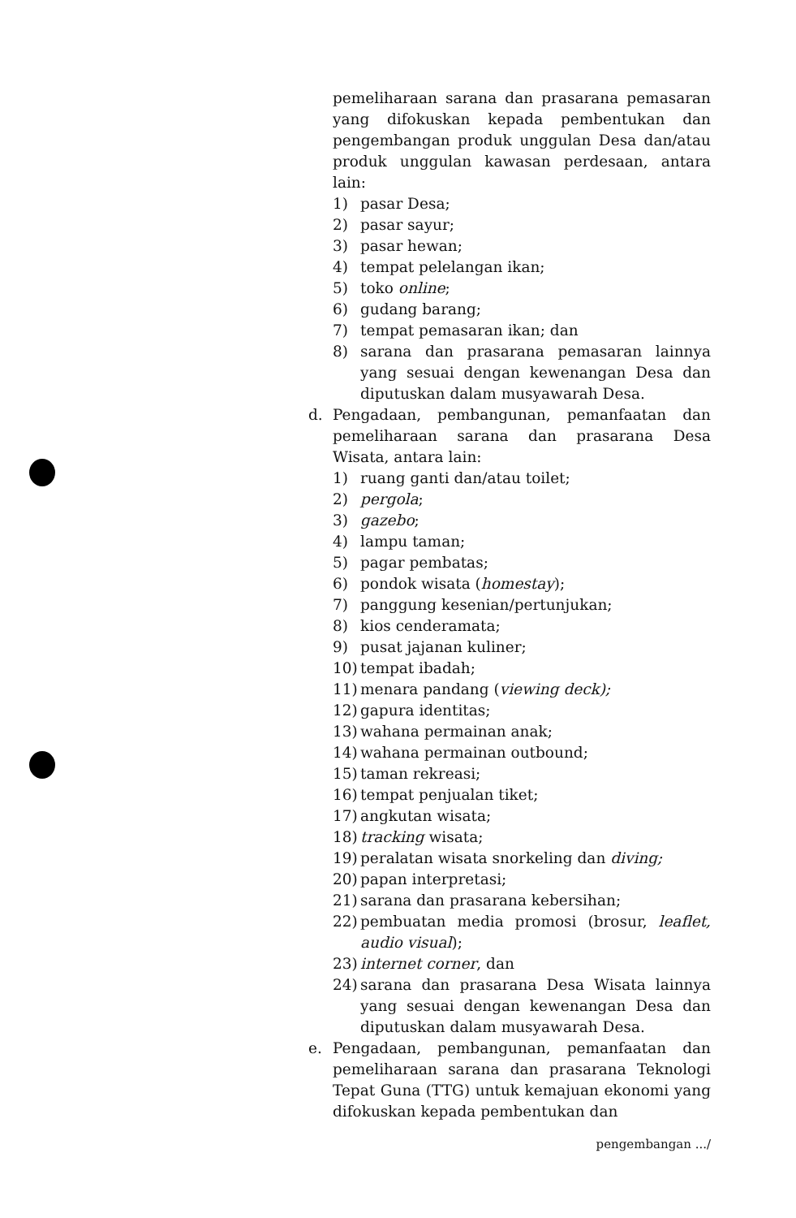pemeliharaan sarana dan prasarana pemasaran yang difokuskan kepada pembentukan dan pengembangan produk unggulan Desa dan/atau produk unggulan kawasan perdesaan, antara lain:
1) pasar Desa;
2) pasar sayur;
3) pasar hewan;
4) tempat pelelangan ikan;
5) toko online;
6) gudang barang;
7) tempat pemasaran ikan; dan
8) sarana dan prasarana pemasaran lainnya yang sesuai dengan kewenangan Desa dan diputuskan dalam musyawarah Desa.
d. Pengadaan, pembangunan, pemanfaatan dan pemeliharaan sarana dan prasarana Desa Wisata, antara lain:
1) ruang ganti dan/atau toilet;
2) pergola;
3) gazebo;
4) lampu taman;
5) pagar pembatas;
6) pondok wisata (homestay);
7) panggung kesenian/pertunjukan;
8) kios cenderamata;
9) pusat jajanan kuliner;
10) tempat ibadah;
11) menara pandang (viewing deck);
12) gapura identitas;
13) wahana permainan anak;
14) wahana permainan outbound;
15) taman rekreasi;
16) tempat penjualan tiket;
17) angkutan wisata;
18) tracking wisata;
19) peralatan wisata snorkeling dan diving;
20) papan interpretasi;
21) sarana dan prasarana kebersihan;
22) pembuatan media promosi (brosur, leaflet, audio visual);
23) internet corner, dan
24) sarana dan prasarana Desa Wisata lainnya yang sesuai dengan kewenangan Desa dan diputuskan dalam musyawarah Desa.
e. Pengadaan, pembangunan, pemanfaatan dan pemeliharaan sarana dan prasarana Teknologi Tepat Guna (TTG) untuk kemajuan ekonomi yang difokuskan kepada pembentukan dan
pengembangan .../